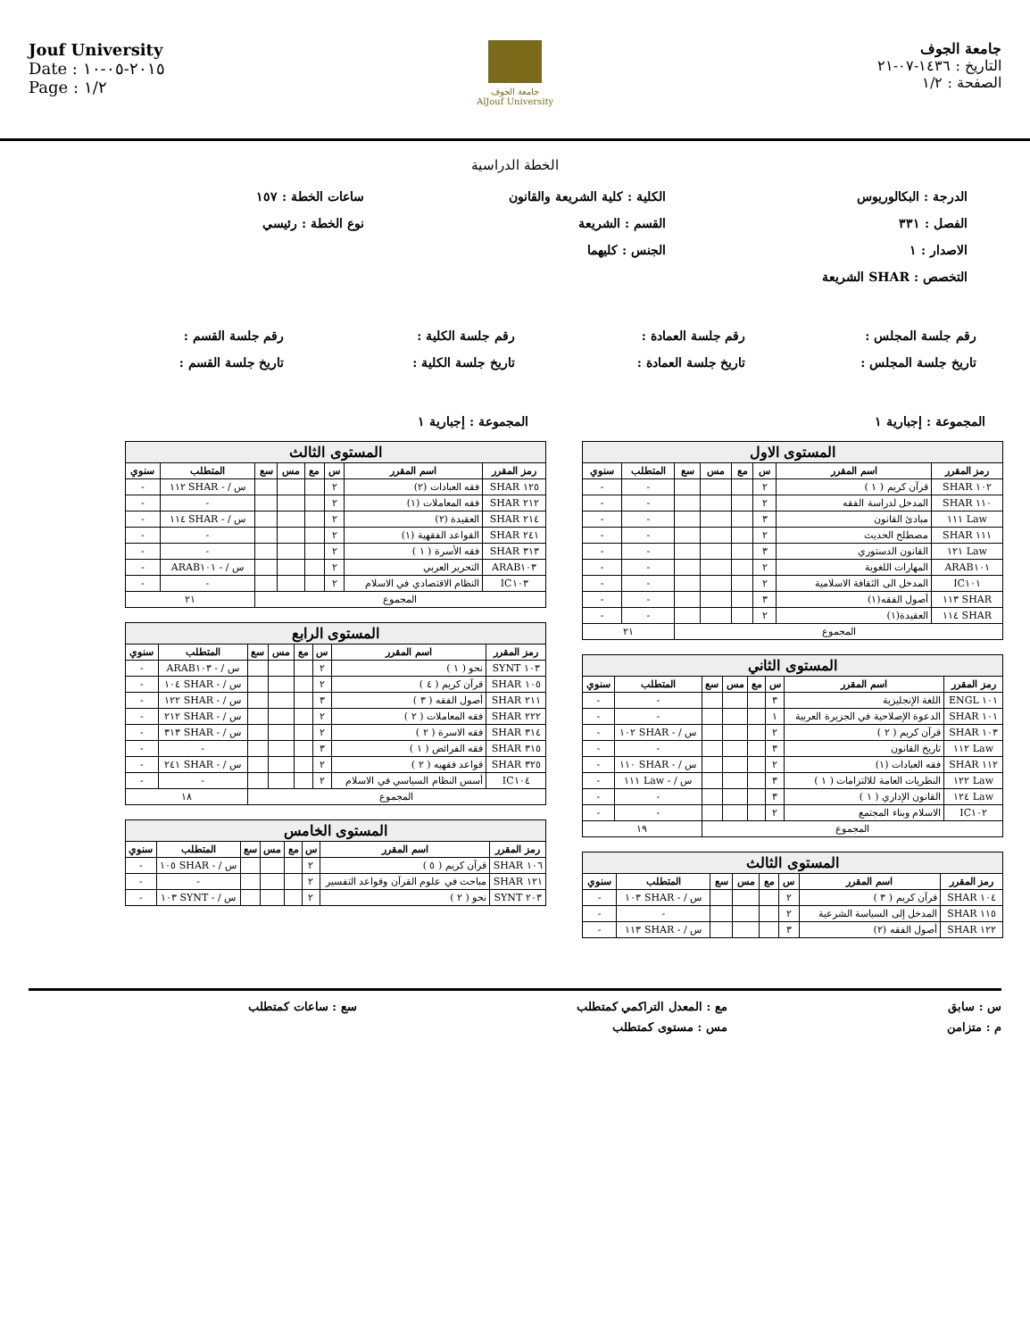Jouf University
Date : ٢٠١٥-٠٥-١٠
Page : ١/٢
جامعة الجوف
AlJouf University
جامعة الجوف
التاريخ : ١٤٣٦-٠٧-٢١
الصفحة : ١/٢
الخطة الدراسية
الدرجة : البكالوريوس
الكلية : كلية الشريعة والقانون
ساعات الخطة : ١٥٧
الفصل : ٣٣١
القسم : الشريعة
نوع الخطة : رئيسي
الاصدار : ١
الجنس : كليهما
التخصص : SHAR الشريعة
رقم جلسة المجلس :
رقم جلسة العمادة :
رقم جلسة الكلية :
رقم جلسة القسم :
تاريخ جلسة المجلس :
تاريخ جلسة العمادة :
تاريخ جلسة الكلية :
تاريخ جلسة القسم :
المجموعة : إجبارية ١
| المستوى الاول | | | | | | | |
| --- | --- | --- | --- | --- | --- | --- | --- |
| رمز المقرر | اسم المقرر | س | مع | مس | سع | المتطلب | سنوي |
| ١٠٢ SHAR | قرآن كريم ( ١ ) | ٢ | | | | - | - |
| ١١٠ SHAR | المدخل لدراسة الفقه | ٢ | | | | - | - |
| Law ١١١ | مبادئ القانون | ٣ | | | | - | - |
| ١١١ SHAR | مصطلح الحديث | ٢ | | | | - | - |
| Law ١٢١ | القانون الدستوري | ٣ | | | | - | - |
| ARAB١٠١ | المهارات اللغوية | ٢ | | | | - | - |
| IC١٠١ | المدخل الى الثقافة الاسلامية | ٢ | | | | - | - |
| SHAR ١١٣ | أصول الفقه(١) | ٣ | | | | - | - |
| SHAR ١١٤ | العقيدة(١) | ٢ | | | | - | - |
| المجموع | | | | | | ٢١ | |
| المستوى الثاني | | | | | | | |
| --- | --- | --- | --- | --- | --- | --- | --- |
| رمز المقرر | اسم المقرر | س | مع | مس | سع | المتطلب | سنوي |
| ١٠١ ENGL | اللغة الإنجليزية | ٣ | | | | - | - |
| ١٠١ SHAR | الدعوة الإصلاحية في الجزيرة العربية | ١ | | | | - | - |
| ١٠٣ SHAR | قرآن كريم ( ٢ ) | ٢ | | | | س / - SHAR ١٠٢ | - |
| Law ١١٢ | تاريخ القانون | ٣ | | | | - | - |
| ١١٢ SHAR | فقه العبادات (١) | ٢ | | | | س / - SHAR ١١٠ | - |
| Law ١٢٢ | النظريات العامة للالتزامات ( ١ ) | ٣ | | | | س / - Law ١١١ | - |
| Law ١٢٤ | القانون الإداري ( ١ ) | ٣ | | | | - | - |
| IC١٠٢ | الاسلام وبناء المجتمع | ٢ | | | | - | - |
| المجموع | | | | | | ١٩ | |
| المستوى الثالث | | | | | | | |
| --- | --- | --- | --- | --- | --- | --- | --- |
| رمز المقرر | اسم المقرر | س | مع | مس | سع | المتطلب | سنوي |
| ١٠٤ SHAR | قرآن كريم ( ٣ ) | ٢ | | | | س / - SHAR ١٠٣ | - |
| ١١٥ SHAR | المدخل إلى السياسة الشرعية | ٢ | | | | - | - |
| ١٢٢ SHAR | أصول الفقه (٢) | ٣ | | | | س / - SHAR ١١٣ | - |
المجموعة : إجبارية ١
| المستوى الثالث | | | | | | | |
| --- | --- | --- | --- | --- | --- | --- | --- |
| رمز المقرر | اسم المقرر | س | مع | مس | سع | المتطلب | سنوي |
| ١٢٥ SHAR | فقه العبادات (٢) | ٢ | | | | س / - SHAR ١١٢ | - |
| ٢١٢ SHAR | فقه المعاملات (١) | ٢ | | | | - | - |
| ٢١٤ SHAR | العقيدة (٢) | ٢ | | | | س / - SHAR ١١٤ | - |
| ٢٤١ SHAR | القواعد الفقهية (١) | ٢ | | | | - | - |
| ٣١٣ SHAR | فقه الأسرة ( ١ ) | ٢ | | | | - | - |
| ARAB١٠٣ | التحرير العربي | ٢ | | | | س / - ARAB١٠١ | - |
| IC١٠٣ | النظام الاقتصادي في الاسلام | ٢ | | | | - | - |
| المجموع | | | | | | ٢١ | |
| المستوى الرابع | | | | | | | |
| --- | --- | --- | --- | --- | --- | --- | --- |
| رمز المقرر | اسم المقرر | س | مع | مس | سع | المتطلب | سنوي |
| ١٠٣ SYNT | نحو ( ١ ) | ٢ | | | | س / - ARAB١٠٣ | - |
| ١٠٥ SHAR | قرآن كريم ( ٤ ) | ٢ | | | | س / - SHAR ١٠٤ | - |
| ٢١١ SHAR | أصول الفقه ( ٣ ) | ٣ | | | | س / - SHAR ١٢٢ | - |
| ٢٢٢ SHAR | فقه المعاملات ( ٢ ) | ٢ | | | | س / - SHAR ٢١٢ | - |
| ٣١٤ SHAR | فقه الاسرة ( ٢ ) | ٢ | | | | س / - SHAR ٣١٣ | - |
| ٣١٥ SHAR | فقه الفرائض ( ١ ) | ٣ | | | | - | - |
| ٣٢٥ SHAR | قواعد فقهيه ( ٢ ) | ٢ | | | | س / - SHAR ٢٤١ | - |
| IC١٠٤ | أسس النظام السياسي في الاسلام | ٢ | | | | - | - |
| المجموع | | | | | | ١٨ | |
| المستوى الخامس | | | | | | | |
| --- | --- | --- | --- | --- | --- | --- | --- |
| رمز المقرر | اسم المقرر | س | مع | مس | سع | المتطلب | سنوي |
| ١٠٦ SHAR | قرآن كريم ( ٥ ) | ٢ | | | | س / - SHAR ١٠٥ | - |
| ١٢١ SHAR | مباحث في علوم القرآن وقواعد التفسير | ٢ | | | | - | - |
| ٢٠٣ SYNT | نحو ( ٢ ) | ٢ | | | | س / - SYNT ١٠٣ | - |
س : سابق
مع : المعدل التراكمي كمتطلب
سع : ساعات كمتطلب
م : متزامن
مس : مستوى كمتطلب